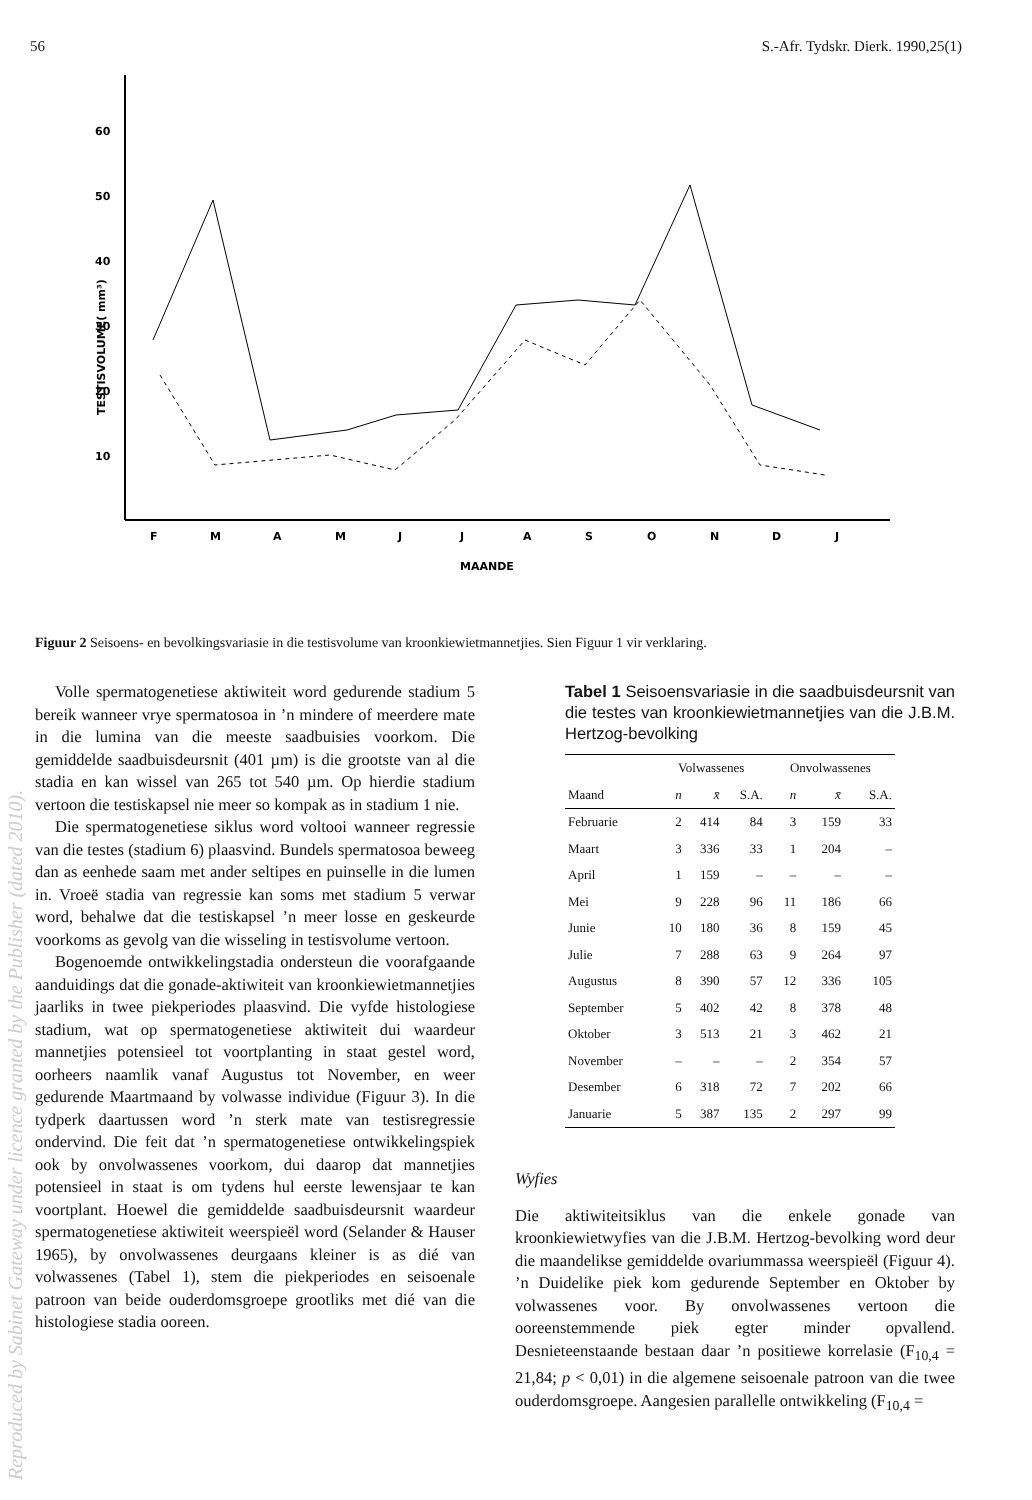56 S.-Afr. Tydskr. Dierk. 1990,25(1)
60
50
40
30
20
10
TESTISVOLUME( mm³)
F
M
A
M
J
J
A
S
O
N
D
J
MAANDE
Figuur 2 Seisoens- en bevolkingsvariasie in die testisvolume van kroonkiewietmannetjies. Sien Figuur 1 vir verklaring.
Volle spermatogenetiese aktiwiteit word gedurende stadium 5 bereik wanneer vrye spermatosoa in ’n mindere of meerdere mate in die lumina van die meeste saadbuisies voorkom. Die gemiddelde saadbuisdeursnit (401 µm) is die grootste van al die stadia en kan wissel van 265 tot 540 µm. Op hierdie stadium vertoon die testiskapsel nie meer so kompak as in stadium 1 nie.
Die spermatogenetiese siklus word voltooi wanneer regressie van die testes (stadium 6) plaasvind. Bundels spermatosoa beweeg dan as eenhede saam met ander seltipes en puinselle in die lumen in. Vroeë stadia van regressie kan soms met stadium 5 verwar word, behalwe dat die testiskapsel ’n meer losse en geskeurde voorkoms as gevolg van die wisseling in testisvolume vertoon.
Bogenoemde ontwikkelingstadia ondersteun die voorafgaande aanduidings dat die gonade-aktiwiteit van kroonkiewietmannetjies jaarliks in twee piekperiodes plaasvind. Die vyfde histologiese stadium, wat op spermatogenetiese aktiwiteit dui waardeur mannetjies potensieel tot voortplanting in staat gestel word, oorheers naamlik vanaf Augustus tot November, en weer gedurende Maartmaand by volwasse individue (Figuur 3). In die tydperk daartussen word ’n sterk mate van testisregressie ondervind. Die feit dat ’n spermatogenetiese ontwikkelingspiek ook by onvolwassenes voorkom, dui daarop dat mannetjies potensieel in staat is om tydens hul eerste lewensjaar te kan voortplant. Hoewel die gemiddelde saadbuisdeursnit waardeur spermatogenetiese aktiwiteit weerspieël word (Selander & Hauser 1965), by onvolwassenes deurgaans kleiner is as dié van volwassenes (Tabel 1), stem die piekperiodes en seisoenale patroon van beide ouderdomsgroepe grootliks met dié van die histologiese stadia ooreen.
Tabel 1 Seisoensvariasie in die saadbuisdeursnit van die testes van kroonkiewietmannetjies van die J.B.M. Hertzog-bevolking
| | Volwassenes | | | Onvolwassenes | | |
| --- | --- | --- | --- | --- | --- | --- |
| Maand | n | x̄ | S.A. | n | x̄ | S.A. |
| Februarie | 2 | 414 | 84 | 3 | 159 | 33 |
| Maart | 3 | 336 | 33 | 1 | 204 | – |
| April | 1 | 159 | – | – | – | – |
| Mei | 9 | 228 | 96 | 11 | 186 | 66 |
| Junie | 10 | 180 | 36 | 8 | 159 | 45 |
| Julie | 7 | 288 | 63 | 9 | 264 | 97 |
| Augustus | 8 | 390 | 57 | 12 | 336 | 105 |
| September | 5 | 402 | 42 | 8 | 378 | 48 |
| Oktober | 3 | 513 | 21 | 3 | 462 | 21 |
| November | – | – | – | 2 | 354 | 57 |
| Desember | 6 | 318 | 72 | 7 | 202 | 66 |
| Januarie | 5 | 387 | 135 | 2 | 297 | 99 |
Wyfies
Die aktiwiteitsiklus van die enkele gonade van kroonkiewietwyfies van die J.B.M. Hertzog-bevolking word deur die maandelikse gemiddelde ovariummassa weerspieël (Figuur 4). ’n Duidelike piek kom gedurende September en Oktober by volwassenes voor. By onvolwassenes vertoon die ooreenstemmende piek egter minder opvallend. Desnieteenstaande bestaan daar ’n positiewe korrelasie (F<sub>10,4</sub> = 21,84; p < 0,01) in die algemene seisoenale patroon van die twee ouderdomsgroepe. Aangesien parallelle ontwikkeling (F<sub>10,4</sub> =
Reproduced by Sabinet Gateway under licence granted by the Publisher (dated 2010).